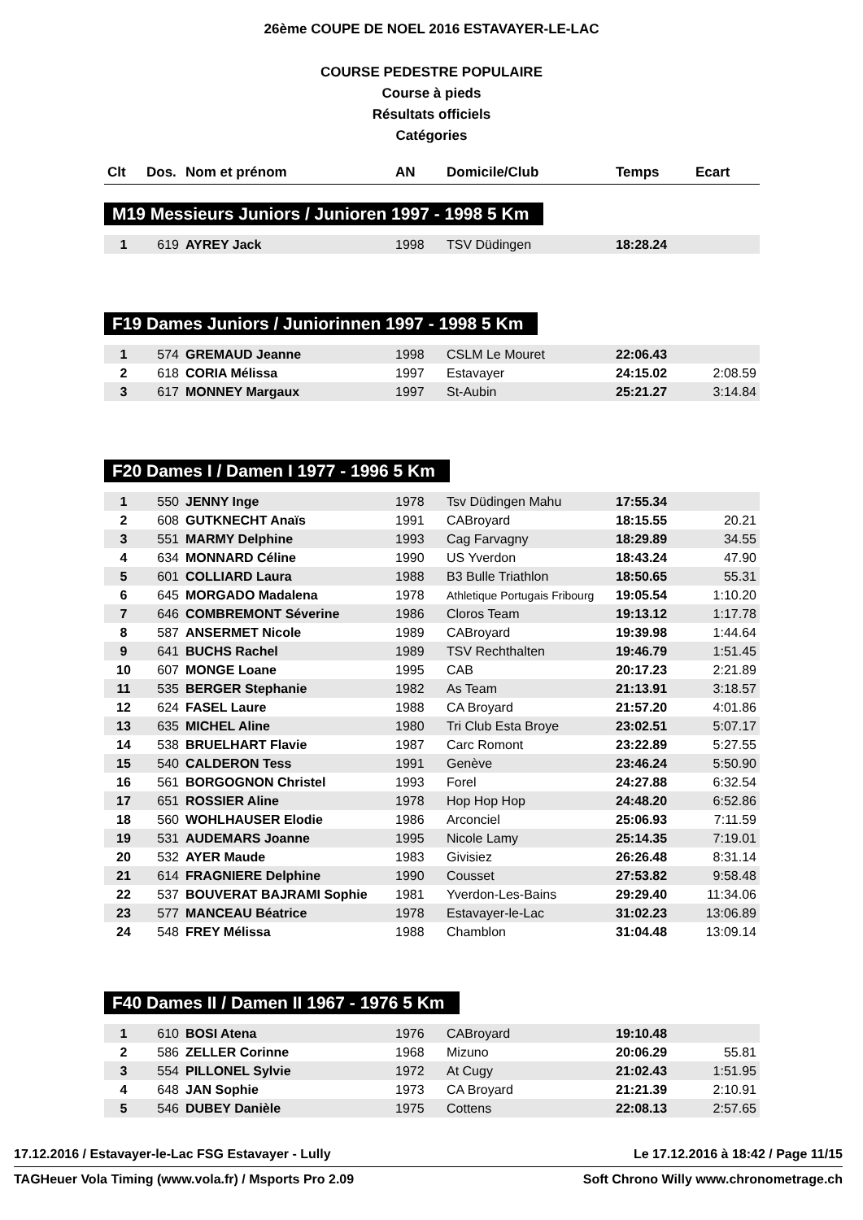26ème COUPE DE NOEL 2016 ESTAVAYER-LE-LAC
COURSE PEDESTRE POPULAIRE
Course à pieds
Résultats officiels
Catégories
| Clt | Dos. | Nom et prénom | AN | Domicile/Club | Temps | Ecart |
| --- | --- | --- | --- | --- | --- | --- |
M19 Messieurs Juniors / Junioren 1997 - 1998 5 Km
| 1 | 619 | AYREY Jack | 1998 | TSV Düdingen | 18:28.24 | |
F19 Dames Juniors / Juniorinnen 1997 - 1998 5 Km
| 1 | 574 | GREMAUD Jeanne | 1998 | CSLM Le Mouret | 22:06.43 | |
| 2 | 618 | CORIA Mélissa | 1997 | Estavayer | 24:15.02 | 2:08.59 |
| 3 | 617 | MONNEY Margaux | 1997 | St-Aubin | 25:21.27 | 3:14.84 |
F20 Dames I / Damen I 1977 - 1996 5 Km
| 1 | 550 | JENNY Inge | 1978 | Tsv Düdingen Mahu | 17:55.34 | |
| 2 | 608 | GUTKNECHT Anaïs | 1991 | CABroyard | 18:15.55 | 20.21 |
| 3 | 551 | MARMY Delphine | 1993 | Cag Farvagny | 18:29.89 | 34.55 |
| 4 | 634 | MONNARD Céline | 1990 | US Yverdon | 18:43.24 | 47.90 |
| 5 | 601 | COLLIARD Laura | 1988 | B3 Bulle Triathlon | 18:50.65 | 55.31 |
| 6 | 645 | MORGADO Madalena | 1978 | Athletique Portugais Fribourg | 19:05.54 | 1:10.20 |
| 7 | 646 | COMBREMONT Séverine | 1986 | Cloros Team | 19:13.12 | 1:17.78 |
| 8 | 587 | ANSERMET Nicole | 1989 | CABroyard | 19:39.98 | 1:44.64 |
| 9 | 641 | BUCHS Rachel | 1989 | TSV Rechthalten | 19:46.79 | 1:51.45 |
| 10 | 607 | MONGE Loane | 1995 | CAB | 20:17.23 | 2:21.89 |
| 11 | 535 | BERGER Stephanie | 1982 | As Team | 21:13.91 | 3:18.57 |
| 12 | 624 | FASEL Laure | 1988 | CA Broyard | 21:57.20 | 4:01.86 |
| 13 | 635 | MICHEL Aline | 1980 | Tri Club Esta Broye | 23:02.51 | 5:07.17 |
| 14 | 538 | BRUELHART Flavie | 1987 | Carc Romont | 23:22.89 | 5:27.55 |
| 15 | 540 | CALDERON Tess | 1991 | Genève | 23:46.24 | 5:50.90 |
| 16 | 561 | BORGOGNON Christel | 1993 | Forel | 24:27.88 | 6:32.54 |
| 17 | 651 | ROSSIER Aline | 1978 | Hop Hop Hop | 24:48.20 | 6:52.86 |
| 18 | 560 | WOHLHAUSER Elodie | 1986 | Arconciel | 25:06.93 | 7:11.59 |
| 19 | 531 | AUDEMARS Joanne | 1995 | Nicole Lamy | 25:14.35 | 7:19.01 |
| 20 | 532 | AYER Maude | 1983 | Givisiez | 26:26.48 | 8:31.14 |
| 21 | 614 | FRAGNIERE Delphine | 1990 | Cousset | 27:53.82 | 9:58.48 |
| 22 | 537 | BOUVERAT BAJRAMI Sophie | 1981 | Yverdon-Les-Bains | 29:29.40 | 11:34.06 |
| 23 | 577 | MANCEAU Béatrice | 1978 | Estavayer-le-Lac | 31:02.23 | 13:06.89 |
| 24 | 548 | FREY Mélissa | 1988 | Chamblon | 31:04.48 | 13:09.14 |
F40 Dames II / Damen II 1967 - 1976 5 Km
| 1 | 610 | BOSI Atena | 1976 | CABroyard | 19:10.48 | |
| 2 | 586 | ZELLER Corinne | 1968 | Mizuno | 20:06.29 | 55.81 |
| 3 | 554 | PILLONEL Sylvie | 1972 | At Cugy | 21:02.43 | 1:51.95 |
| 4 | 648 | JAN Sophie | 1973 | CA Broyard | 21:21.39 | 2:10.91 |
| 5 | 546 | DUBEY Danièle | 1975 | Cottens | 22:08.13 | 2:57.65 |
17.12.2016 / Estavayer-le-Lac FSG Estavayer - Lully Le 17.12.2016 à 18:42 / Page 11/15
TAGHeuer Vola Timing (www.vola.fr) / Msports Pro 2.09 Soft Chrono Willy www.chronometrage.ch